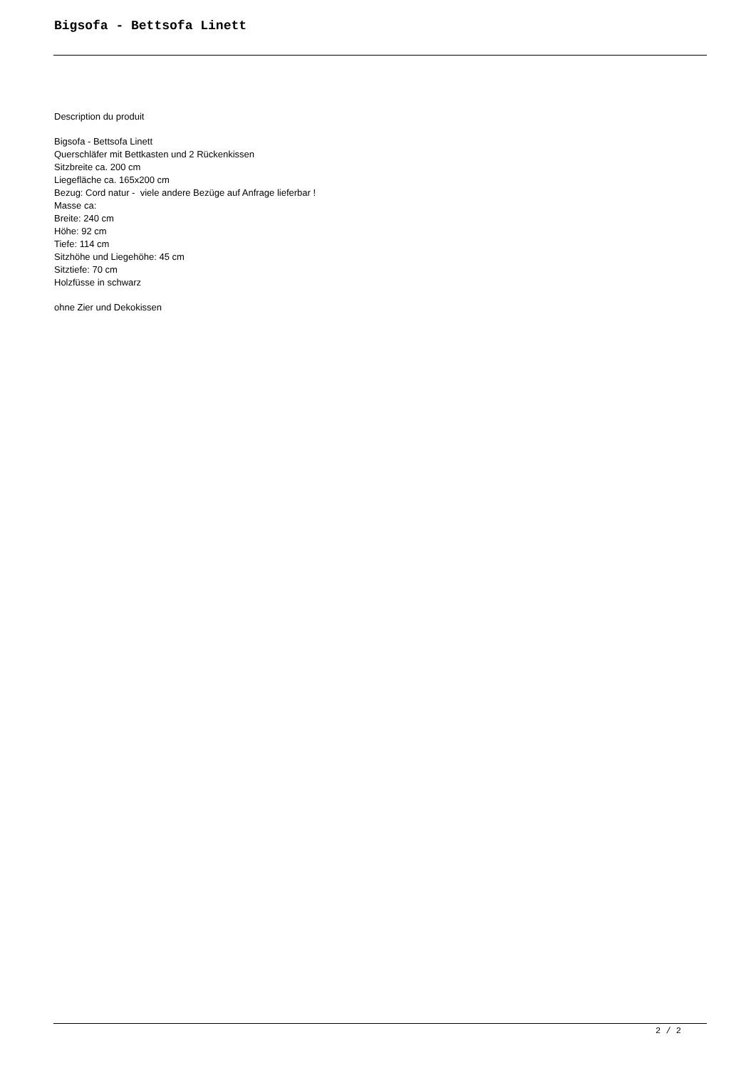Bigsofa - Bettsofa Linett
Description du produit
Bigsofa - Bettsofa Linett
Querschläfer mit Bettkasten und 2 Rückenkissen
Sitzbreite ca. 200 cm
Liegefläche ca. 165x200 cm
Bezug: Cord natur - viele andere Bezüge auf Anfrage lieferbar !
Masse ca:
Breite: 240 cm
Höhe: 92 cm
Tiefe: 114 cm
Sitzhöhe und Liegehöhe: 45 cm
Sitztiefe: 70 cm
Holzfüsse in schwarz
ohne Zier und Dekokissen
2 / 2